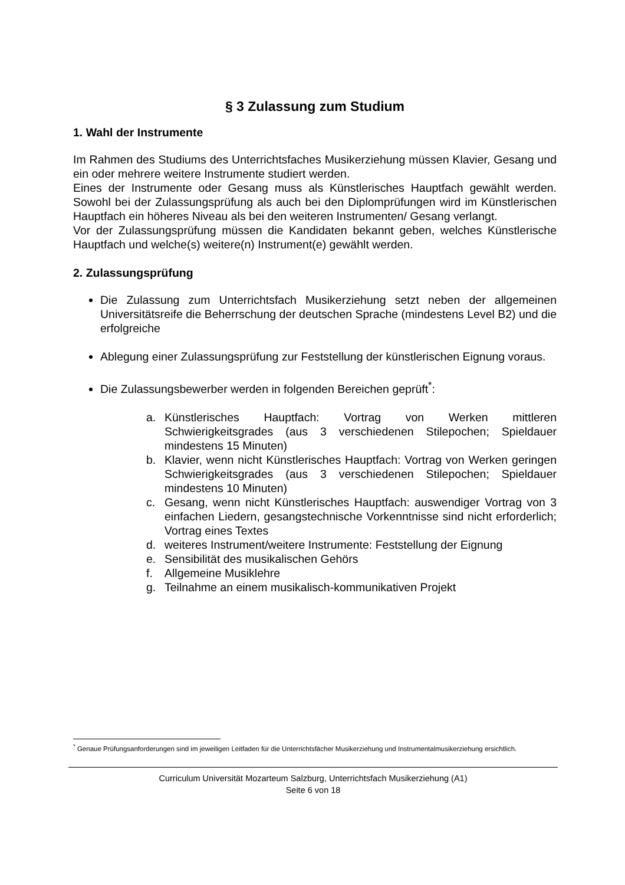§ 3 Zulassung zum Studium
1. Wahl der Instrumente
Im Rahmen des Studiums des Unterrichtsfaches Musikerziehung müssen Klavier, Gesang und ein oder mehrere weitere Instrumente studiert werden.
Eines der Instrumente oder Gesang muss als Künstlerisches Hauptfach gewählt werden. Sowohl bei der Zulassungsprüfung als auch bei den Diplomprüfungen wird im Künstlerischen Hauptfach ein höheres Niveau als bei den weiteren Instrumenten/ Gesang verlangt.
Vor der Zulassungsprüfung müssen die Kandidaten bekannt geben, welches Künstlerische Hauptfach und welche(s) weitere(n) Instrument(e) gewählt werden.
2. Zulassungsprüfung
Die Zulassung zum Unterrichtsfach Musikerziehung setzt neben der allgemeinen Universitätsreife die Beherrschung der deutschen Sprache (mindestens Level B2) und die erfolgreiche
Ablegung einer Zulassungsprüfung zur Feststellung der künstlerischen Eignung voraus.
Die Zulassungsbewerber werden in folgenden Bereichen geprüft<sup>*</sup>:
a. Künstlerisches Hauptfach: Vortrag von Werken mittleren Schwierigkeitsgrades (aus 3 verschiedenen Stilepochen; Spieldauer mindestens 15 Minuten)
b. Klavier, wenn nicht Künstlerisches Hauptfach: Vortrag von Werken geringen Schwierigkeitsgrades (aus 3 verschiedenen Stilepochen; Spieldauer mindestens 10 Minuten)
c. Gesang, wenn nicht Künstlerisches Hauptfach: auswendiger Vortrag von 3 einfachen Liedern, gesangstechnische Vorkenntnisse sind nicht erforderlich; Vortrag eines Textes
d. weiteres Instrument/weitere Instrumente: Feststellung der Eignung
e. Sensibilität des musikalischen Gehörs
f. Allgemeine Musiklehre
g. Teilnahme an einem musikalisch-kommunikativen Projekt
<sup>*</sup> Genaue Prüfungsanforderungen sind im jeweiligen Leitfaden für die Unterrichtsfächer Musikerziehung und Instrumentalmusikerziehung ersichtlich.
Curriculum Universität Mozarteum Salzburg, Unterrichtsfach Musikerziehung (A1)
Seite 6 von 18